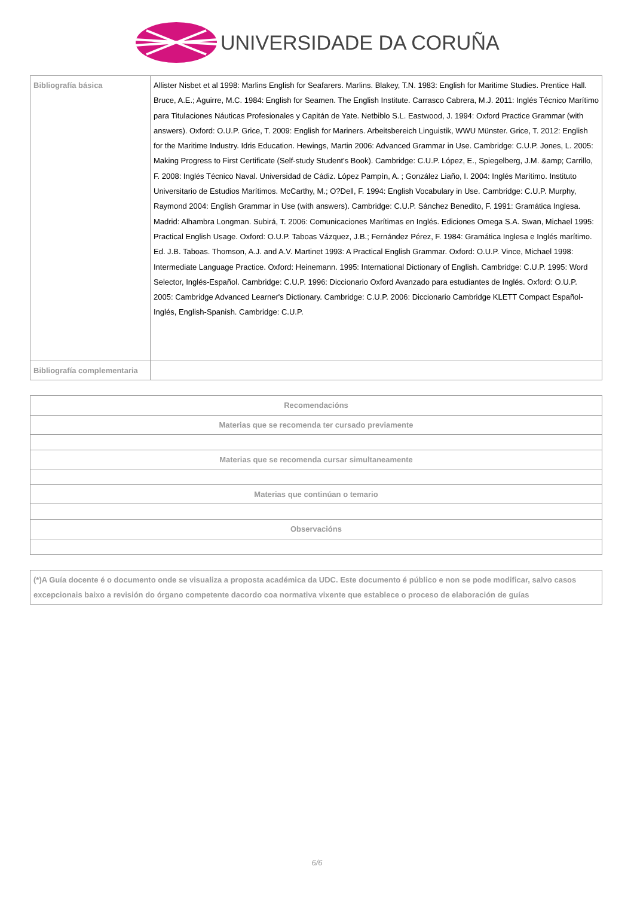UNIVERSIDADE DA CORUÑA
| Bibliografía básica | Allister Nisbet et al 1998: Marlins English for Seafarers. Marlins. Blakey, T.N. 1983: English for Maritime Studies. Prentice Hall. Bruce, A.E.; Aguirre, M.C. 1984: English for Seamen. The English Institute. Carrasco Cabrera, M.J. 2011: Inglés Técnico Marítimo para Titulaciones Náuticas Profesionales y Capitán de Yate. Netbiblo S.L. Eastwood, J. 1994: Oxford Practice Grammar (with answers). Oxford: O.U.P. Grice, T. 2009: English for Mariners. Arbeitsbereich Linguistik, WWU Münster. Grice, T. 2012: English for the Maritime Industry. Idris Education. Hewings, Martin 2006: Advanced Grammar in Use. Cambridge: C.U.P. Jones, L. 2005: Making Progress to First Certificate (Self-study Student's Book). Cambridge: C.U.P. López, E., Spiegelberg, J.M. &amp; Carrillo, F. 2008: Inglés Técnico Naval. Universidad de Cádiz. López Pampín, A. ; González Liaño, I. 2004: Inglés Marítimo. Instituto Universitario de Estudios Marítimos. McCarthy, M.; O?Dell, F. 1994: English Vocabulary in Use. Cambridge: C.U.P. Murphy, Raymond 2004: English Grammar in Use (with answers). Cambridge: C.U.P. Sánchez Benedito, F. 1991: Gramática Inglesa. Madrid: Alhambra Longman. Subirá, T. 2006: Comunicaciones Marítimas en Inglés. Ediciones Omega S.A. Swan, Michael 1995: Practical English Usage. Oxford: O.U.P. Taboas Vázquez, J.B.; Fernández Pérez, F. 1984: Gramática Inglesa e Inglés marítimo. Ed. J.B. Taboas. Thomson, A.J. and A.V. Martinet 1993: A Practical English Grammar. Oxford: O.U.P. Vince, Michael 1998: Intermediate Language Practice. Oxford: Heinemann. 1995: International Dictionary of English. Cambridge: C.U.P. 1995: Word Selector, Inglés-Español. Cambridge: C.U.P. 1996: Diccionario Oxford Avanzado para estudiantes de Inglés. Oxford: O.U.P. 2005: Cambridge Advanced Learner's Dictionary. Cambridge: C.U.P. 2006: Diccionario Cambridge KLETT Compact Español-Inglés, English-Spanish. Cambridge: C.U.P. |
| Bibliografía complementaria | |
| Recomendacións |
| --- |
| Materias que se recomenda ter cursado previamente |
| Materias que se recomenda cursar simultaneamente |
| Materias que continúan o temario |
| Observacións |
| (*)A Guía docente é o documento onde se visualiza a proposta académica da UDC. Este documento é público e non se pode modificar, salvo casos excepcionais baixo a revisión do órgano competente dacordo coa normativa vixente que establece o proceso de elaboración de guías |
6/6